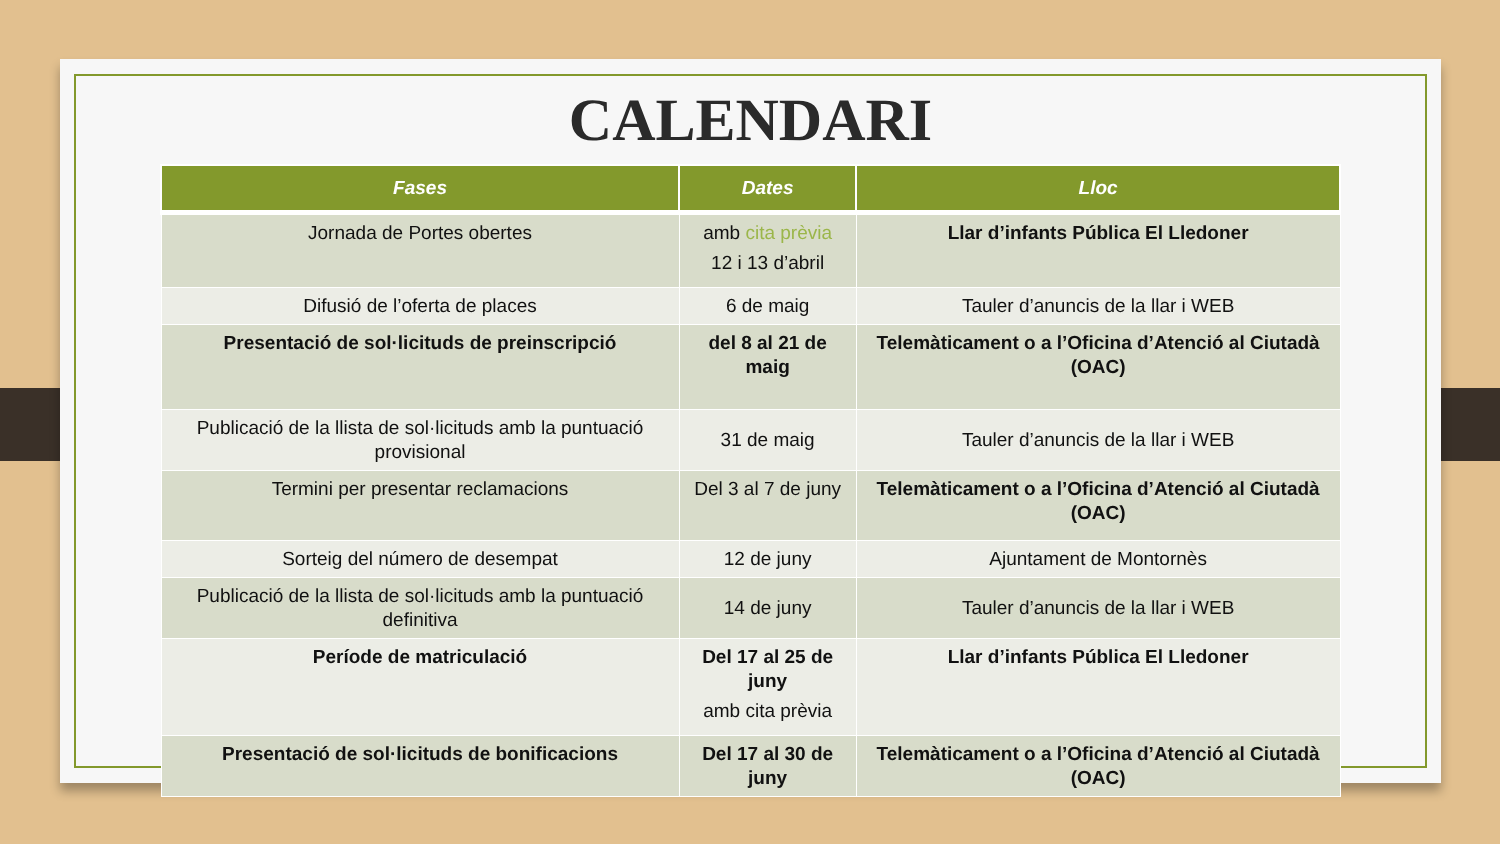CALENDARI
| Fases | Dates | Lloc |
| --- | --- | --- |
| Jornada de Portes obertes | amb cita prèvia 12 i 13 d’abril | Llar d’infants Pública El Lledoner |
| Difusió de l’oferta de places | 6 de maig | Tauler d’anuncis de la llar i WEB |
| Presentació de sol·licituds de preinscripció | del 8 al 21 de maig | Telemàticament o a l’Oficina d’Atenció al Ciutadà (OAC) |
| Publicació de la llista de sol·licituds amb la puntuació provisional | 31 de maig | Tauler d’anuncis de la llar i WEB |
| Termini per presentar reclamacions | Del 3 al 7 de juny | Telemàticament o a l’Oficina d’Atenció al Ciutadà (OAC) |
| Sorteig del número de desempat | 12 de juny | Ajuntament de Montornès |
| Publicació de la llista de sol·licituds amb la puntuació definitiva | 14 de juny | Tauler d’anuncis de la llar i WEB |
| Període de matriculació | Del 17 al 25 de juny amb cita prèvia | Llar d’infants Pública El Lledoner |
| Presentació de sol·licituds de bonificacions | Del 17 al 30 de juny | Telemàticament o a l’Oficina d’Atenció al Ciutadà (OAC) |